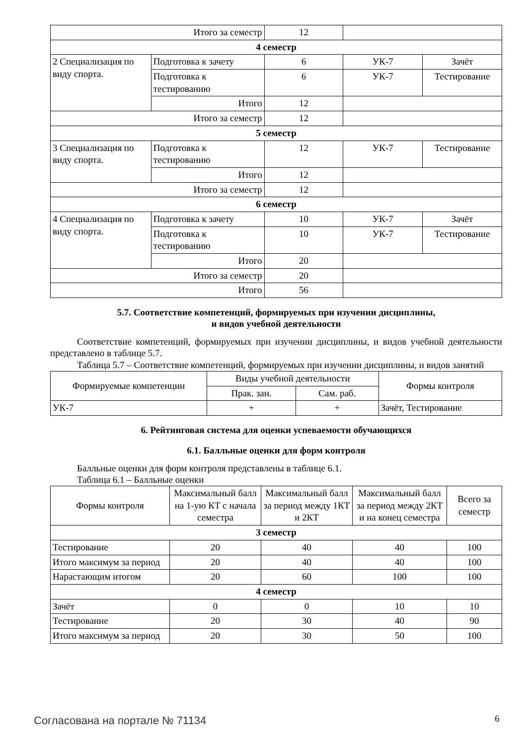| Итого за семестр | | 12 | | |
| 4 семестр | | | | |
| 2 Специализация по виду спорта. | Подготовка к зачету | 6 | УК-7 | Зачёт |
| | Подготовка к тестированию | 6 | УК-7 | Тестирование |
| | Итого | 12 | | |
| Итого за семестр | | 12 | | |
| 5 семестр | | | | |
| 3 Специализация по виду спорта. | Подготовка к тестированию | 12 | УК-7 | Тестирование |
| | Итого | 12 | | |
| Итого за семестр | | 12 | | |
| 6 семестр | | | | |
| 4 Специализация по виду спорта. | Подготовка к зачету | 10 | УК-7 | Зачёт |
| | Подготовка к тестированию | 10 | УК-7 | Тестирование |
| | Итого | 20 | | |
| Итого за семестр | | 20 | | |
| Итого | | 56 | | |
5.7. Соответствие компетенций, формируемых при изучении дисциплины,
и видов учебной деятельности
Соответствие компетенций, формируемых при изучении дисциплины, и видов учебной деятельности представлено в таблице 5.7.
Таблица 5.7 – Соответствие компетенций, формируемых при изучении дисциплины, и видов занятий
| Формируемые компетенции | Виды учебной деятельности | | Формы контроля |
| --- | --- | --- | --- |
| | Прак. зан. | Сам. раб. | |
| УК-7 | + | + | Зачёт, Тестирование |
6. Рейтинговая система для оценки успеваемости обучающихся
6.1. Балльные оценки для форм контроля
Балльные оценки для форм контроля представлены в таблице 6.1.
Таблица 6.1 – Балльные оценки
| Формы контроля | Максимальный балл на 1-ую КТ с начала семестра | Максимальный балл за период между 1КТ и 2КТ | Максимальный балл за период между 2КТ и на конец семестра | Всего за семестр |
| --- | --- | --- | --- | --- |
| 3 семестр | | | | |
| Тестирование | 20 | 40 | 40 | 100 |
| Итого максимум за период | 20 | 40 | 40 | 100 |
| Нарастающим итогом | 20 | 60 | 100 | 100 |
| 4 семестр | | | | |
| Зачёт | 0 | 0 | 10 | 10 |
| Тестирование | 20 | 30 | 40 | 90 |
| Итого максимум за период | 20 | 30 | 50 | 100 |
Согласована на портале № 71134 6